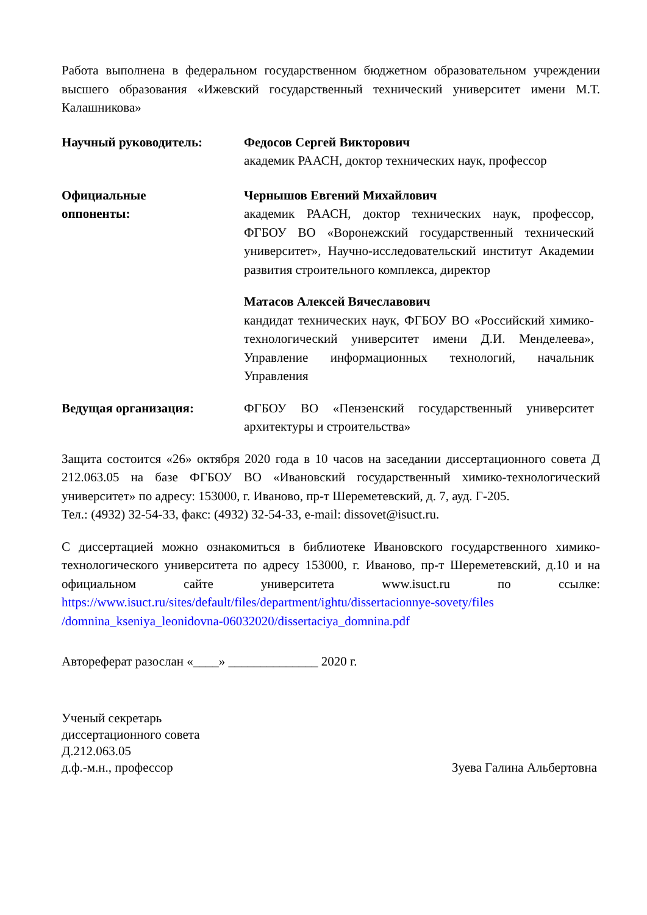Работа выполнена в федеральном государственном бюджетном образовательном учреждении высшего образования «Ижевский государственный технический университет имени М.Т. Калашникова»
Научный руководитель: Федосов Сергей Викторович
академик РААСН, доктор технических наук, профессор
Официальные
оппоненты:
Чернышов Евгений Михайлович
академик РААСН, доктор технических наук, профессор, ФГБОУ ВО «Воронежский государственный технический университет», Научно-исследовательский институт Академии развития строительного комплекса, директор
Матасов Алексей Вячеславович
кандидат технических наук, ФГБОУ ВО «Российский химико-технологический университет имени Д.И. Менделеева», Управление информационных технологий, начальник Управления
Ведущая организация: ФГБОУ ВО «Пензенский государственный университет архитектуры и строительства»
Защита состоится «26» октября 2020 года в 10 часов на заседании диссертационного совета Д 212.063.05 на базе ФГБОУ ВО «Ивановский государственный химико-технологический университет» по адресу: 153000, г. Иваново, пр-т Шереметевский, д. 7, ауд. Г-205.
Тел.: (4932) 32-54-33, факс: (4932) 32-54-33, e-mail: dissovet@isuct.ru.
С диссертацией можно ознакомиться в библиотеке Ивановского государственного химико-технологического университета по адресу 153000, г. Иваново, пр-т Шереметевский, д.10 и на официальном сайте университета www.isuct.ru по ссылке: https://www.isuct.ru/sites/default/files/department/ightu/dissertacionnye-sovety/files /domnina_kseniya_leonidovna-06032020/dissertaciya_domnina.pdf
Автореферат разослан «____» ______________ 2020 г.
Ученый секретарь
диссертационного совета
Д.212.063.05
д.ф.-м.н., профессор Зуева Галина Альбертовна